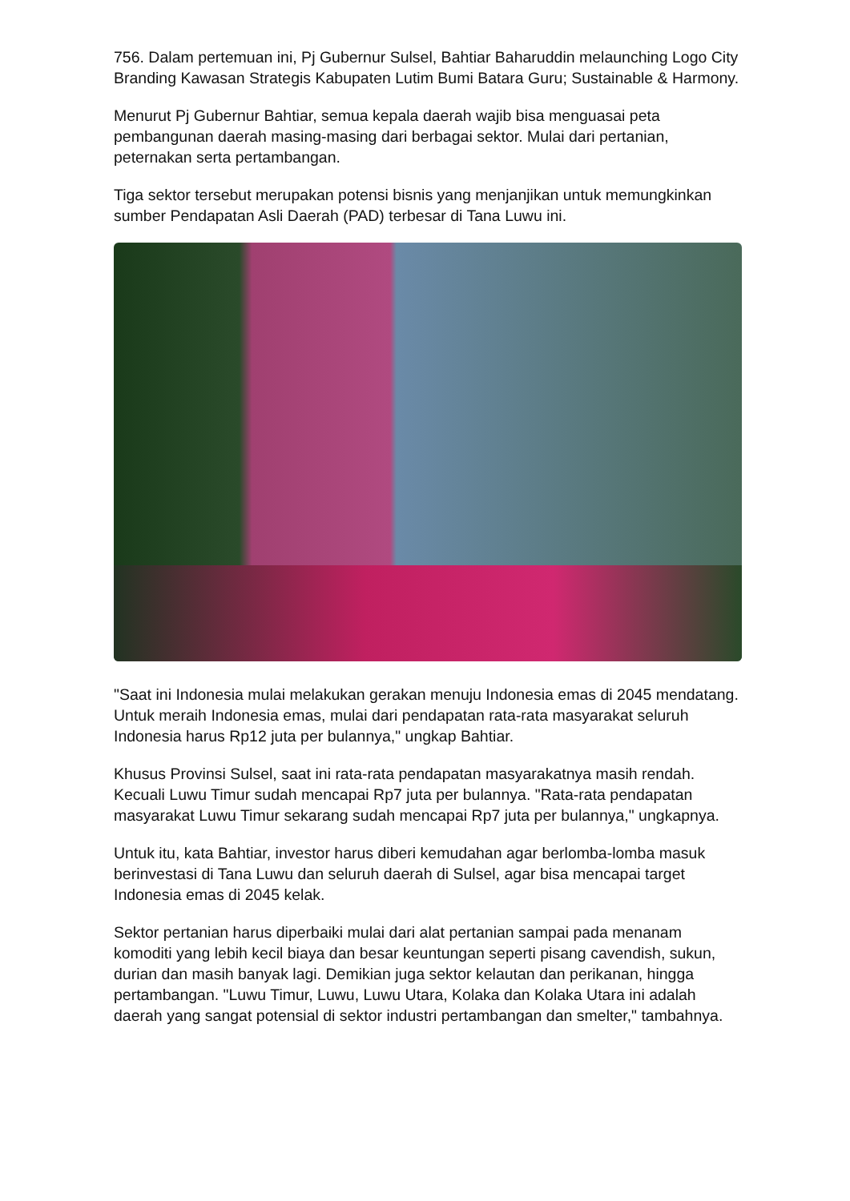756. Dalam pertemuan ini, Pj Gubernur Sulsel, Bahtiar Baharuddin melaunching Logo City Branding Kawasan Strategis Kabupaten Lutim Bumi Batara Guru; Sustainable & Harmony.
Menurut Pj Gubernur Bahtiar, semua kepala daerah wajib bisa menguasai peta pembangunan daerah masing-masing dari berbagai sektor. Mulai dari pertanian, peternakan serta pertambangan.
Tiga sektor tersebut merupakan potensi bisnis yang menjanjikan untuk memungkinkan sumber Pendapatan Asli Daerah (PAD) terbesar di Tana Luwu ini.
"Saat ini Indonesia mulai melakukan gerakan menuju Indonesia emas di 2045 mendatang. Untuk meraih Indonesia emas, mulai dari pendapatan rata-rata masyarakat seluruh Indonesia harus Rp12 juta per bulannya," ungkap Bahtiar.
Khusus Provinsi Sulsel, saat ini rata-rata pendapatan masyarakatnya masih rendah. Kecuali Luwu Timur sudah mencapai Rp7 juta per bulannya. "Rata-rata pendapatan masyarakat Luwu Timur sekarang sudah mencapai Rp7 juta per bulannya," ungkapnya.
Untuk itu, kata Bahtiar, investor harus diberi kemudahan agar berlomba-lomba masuk berinvestasi di Tana Luwu dan seluruh daerah di Sulsel, agar bisa mencapai target Indonesia emas di 2045 kelak.
Sektor pertanian harus diperbaiki mulai dari alat pertanian sampai pada menanam komoditi yang lebih kecil biaya dan besar keuntungan seperti pisang cavendish, sukun, durian dan masih banyak lagi. Demikian juga sektor kelautan dan perikanan, hingga pertambangan. "Luwu Timur, Luwu, Luwu Utara, Kolaka dan Kolaka Utara ini adalah daerah yang sangat potensial di sektor industri pertambangan dan smelter," tambahnya.